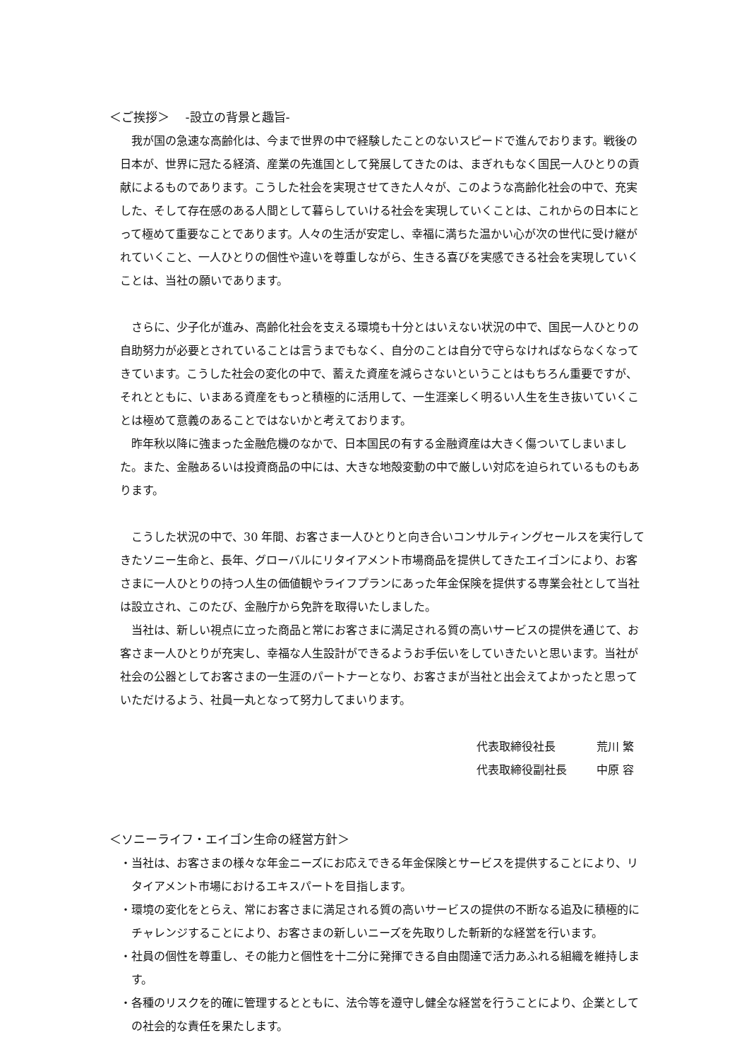＜ご挨拶＞　 -設立の背景と趣旨-
我が国の急速な高齢化は、今まで世界の中で経験したことのないスピードで進んでおります。戦後の日本が、世界に冠たる経済、産業の先進国として発展してきたのは、まぎれもなく国民一人ひとりの貢献によるものであります。こうした社会を実現させてきた人々が、このような高齢化社会の中で、充実した、そして存在感のある人間として暮らしていける社会を実現していくことは、これからの日本にとって極めて重要なことであります。人々の生活が安定し、幸福に満ちた温かい心が次の世代に受け継がれていくこと、一人ひとりの個性や違いを尊重しながら、生きる喜びを実感できる社会を実現していくことは、当社の願いであります。
さらに、少子化が進み、高齢化社会を支える環境も十分とはいえない状況の中で、国民一人ひとりの自助努力が必要とされていることは言うまでもなく、自分のことは自分で守らなければならなくなってきています。こうした社会の変化の中で、蓄えた資産を減らさないということはもちろん重要ですが、それとともに、いまある資産をもっと積極的に活用して、一生涯楽しく明るい人生を生き抜いていくことは極めて意義のあることではないかと考えております。
昨年秋以降に強まった金融危機のなかで、日本国民の有する金融資産は大きく傷ついてしまいました。また、金融あるいは投資商品の中には、大きな地殻変動の中で厳しい対応を迫られているものもあります。
こうした状況の中で、30 年間、お客さま一人ひとりと向き合いコンサルティングセールスを実行してきたソニー生命と、長年、グローバルにリタイアメント市場商品を提供してきたエイゴンにより、お客さまに一人ひとりの持つ人生の価値観やライフプランにあった年金保険を提供する専業会社として当社は設立され、このたび、金融庁から免許を取得いたしました。
当社は、新しい視点に立った商品と常にお客さまに満足される質の高いサービスの提供を通じて、お客さま一人ひとりが充実し、幸福な人生設計ができるようお手伝いをしていきたいと思います。当社が社会の公器としてお客さまの一生涯のパートナーとなり、お客さまが当社と出会えてよかったと思っていただけるよう、社員一丸となって努力してまいります。
代表取締役社長 荒川 繁
代表取締役副社長 中原 容
＜ソニーライフ・エイゴン生命の経営方針＞
・当社は、お客さまの様々な年金ニーズにお応えできる年金保険とサービスを提供することにより、リタイアメント市場におけるエキスパートを目指します。
・環境の変化をとらえ、常にお客さまに満足される質の高いサービスの提供の不断なる追及に積極的にチャレンジすることにより、お客さまの新しいニーズを先取りした斬新的な経営を行います。
・社員の個性を尊重し、その能力と個性を十二分に発揮できる自由闊達で活力あふれる組織を維持します。
・各種のリスクを的確に管理するとともに、法令等を遵守し健全な経営を行うことにより、企業としての社会的な責任を果たします。